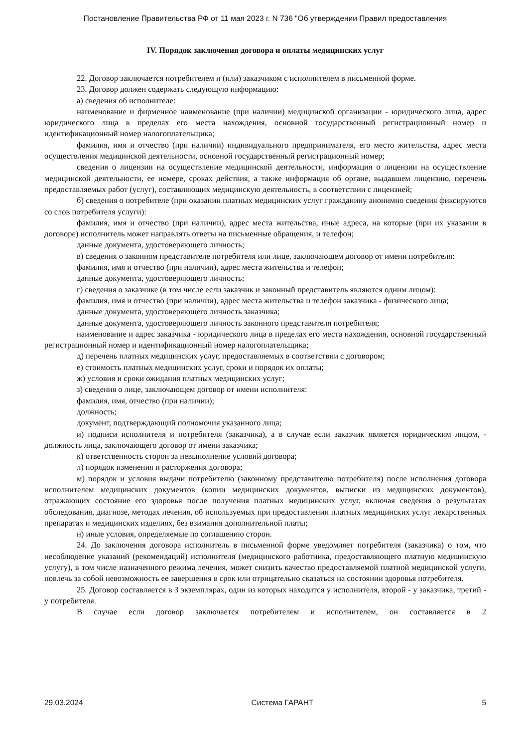Постановление Правительства РФ от 11 мая 2023 г. N 736 "Об утверждении Правил предоставления
IV. Порядок заключения договора и оплаты медицинских услуг
22. Договор заключается потребителем и (или) заказчиком с исполнителем в письменной форме.
23. Договор должен содержать следующую информацию:
а) сведения об исполнителе:
наименование и фирменное наименование (при наличии) медицинской организации - юридического лица, адрес юридического лица в пределах его места нахождения, основной государственный регистрационный номер и идентификационный номер налогоплательщика;
фамилия, имя и отчество (при наличии) индивидуального предпринимателя, его место жительства, адрес места осуществления медицинской деятельности, основной государственный регистрационный номер;
сведения о лицензии на осуществление медицинской деятельности, информация о лицензии на осуществление медицинской деятельности, ее номере, сроках действия, а также информация об органе, выдавшем лицензию, перечень предоставляемых работ (услуг), составляющих медицинскую деятельность, в соответствии с лицензией;
б) сведения о потребителе (при оказании платных медицинских услуг гражданину анонимно сведения фиксируются со слов потребителя услуги):
фамилия, имя и отчество (при наличии), адрес места жительства, иные адреса, на которые (при их указании в договоре) исполнитель может направлять ответы на письменные обращения, и телефон;
данные документа, удостоверяющего личность;
в) сведения о законном представителе потребителя или лице, заключающем договор от имени потребителя:
фамилия, имя и отчество (при наличии), адрес места жительства и телефон;
данные документа, удостоверяющего личность;
г) сведения о заказчике (в том числе если заказчик и законный представитель являются одним лицом):
фамилия, имя и отчество (при наличии), адрес места жительства и телефон заказчика - физического лица;
данные документа, удостоверяющего личность заказчика;
данные документа, удостоверяющего личность законного представителя потребителя;
наименование и адрес заказчика - юридического лица в пределах его места нахождения, основной государственный регистрационный номер и идентификационный номер налогоплательщика;
д) перечень платных медицинских услуг, предоставляемых в соответствии с договором;
е) стоимость платных медицинских услуг, сроки и порядок их оплаты;
ж) условия и сроки ожидания платных медицинских услуг;
з) сведения о лице, заключающем договор от имени исполнителя:
фамилия, имя, отчество (при наличии);
должность;
документ, подтверждающий полномочия указанного лица;
и) подписи исполнителя и потребителя (заказчика), а в случае если заказчик является юридическим лицом, - должность лица, заключающего договор от имени заказчика;
к) ответственность сторон за невыполнение условий договора;
л) порядок изменения и расторжения договора;
м) порядок и условия выдачи потребителю (законному представителю потребителя) после исполнения договора исполнителем медицинских документов (копии медицинских документов, выписки из медицинских документов), отражающих состояние его здоровья после получения платных медицинских услуг, включая сведения о результатах обследования, диагнозе, методах лечения, об используемых при предоставлении платных медицинских услуг лекарственных препаратах и медицинских изделиях, без взимания дополнительной платы;
н) иные условия, определяемые по соглашению сторон.
24. До заключения договора исполнитель в письменной форме уведомляет потребителя (заказчика) о том, что несоблюдение указаний (рекомендаций) исполнителя (медицинского работника, предоставляющего платную медицинскую услугу), в том числе назначенного режима лечения, может снизить качество предоставляемой платной медицинской услуги, повлечь за собой невозможность ее завершения в срок или отрицательно сказаться на состоянии здоровья потребителя.
25. Договор составляется в 3 экземплярах, один из которых находится у исполнителя, второй - у заказчика, третий - у потребителя.
В случае если договор заключается потребителем и исполнителем, он составляется в 2
29.03.2024 Система ГАРАНТ 5